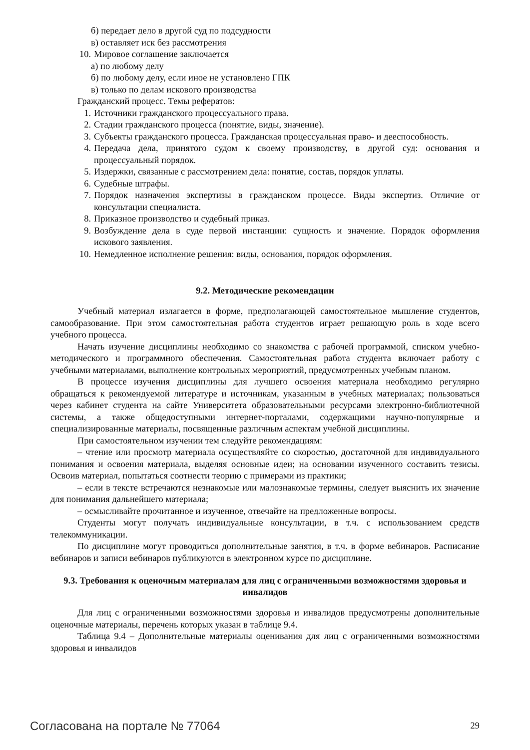б) передает дело в другой суд по подсудности
в) оставляет иск без рассмотрения
10. Мировое соглашение заключается
а) по любому делу
б) по любому делу, если иное не установлено ГПК
в) только по делам искового производства
Гражданский процесс. Темы рефератов:
1. Источники гражданского процессуального права.
2. Стадии гражданского процесса (понятие, виды, значение).
3. Субъекты гражданского процесса. Гражданская процессуальная право- и дееспособность.
4. Передача дела, принятого судом к своему производству, в другой суд: основания и процессуальный порядок.
5. Издержки, связанные с рассмотрением дела: понятие, состав, порядок уплаты.
6. Судебные штрафы.
7. Порядок назначения экспертизы в гражданском процессе. Виды экспертиз. Отличие от консультации специалиста.
8. Приказное производство и судебный приказ.
9. Возбуждение дела в суде первой инстанции: сущность и значение. Порядок оформления искового заявления.
10. Немедленное исполнение решения: виды, основания, порядок оформления.
9.2. Методические рекомендации
Учебный материал излагается в форме, предполагающей самостоятельное мышление студентов, самообразование. При этом самостоятельная работа студентов играет решающую роль в ходе всего учебного процесса.
Начать изучение дисциплины необходимо со знакомства с рабочей программой, списком учебно-методического и программного обеспечения. Самостоятельная работа студента включает работу с учебными материалами, выполнение контрольных мероприятий, предусмотренных учебным планом.
В процессе изучения дисциплины для лучшего освоения материала необходимо регулярно обращаться к рекомендуемой литературе и источникам, указанным в учебных материалах; пользоваться через кабинет студента на сайте Университета образовательными ресурсами электронно-библиотечной системы, а также общедоступными интернет-порталами, содержащими научно-популярные и специализированные материалы, посвященные различным аспектам учебной дисциплины.
При самостоятельном изучении тем следуйте рекомендациям:
– чтение или просмотр материала осуществляйте со скоростью, достаточной для индивидуального понимания и освоения материала, выделяя основные идеи; на основании изученного составить тезисы. Освоив материал, попытаться соотнести теорию с примерами из практики;
– если в тексте встречаются незнакомые или малознакомые термины, следует выяснить их значение для понимания дальнейшего материала;
– осмысливайте прочитанное и изученное, отвечайте на предложенные вопросы.
Студенты могут получать индивидуальные консультации, в т.ч. с использованием средств телекоммуникации.
По дисциплине могут проводиться дополнительные занятия, в т.ч. в форме вебинаров. Расписание вебинаров и записи вебинаров публикуются в электронном курсе по дисциплине.
9.3. Требования к оценочным материалам для лиц с ограниченными возможностями здоровья и инвалидов
Для лиц с ограниченными возможностями здоровья и инвалидов предусмотрены дополнительные оценочные материалы, перечень которых указан в таблице 9.4.
Таблица 9.4 – Дополнительные материалы оценивания для лиц с ограниченными возможностями здоровья и инвалидов
Согласована на портале № 77064 29